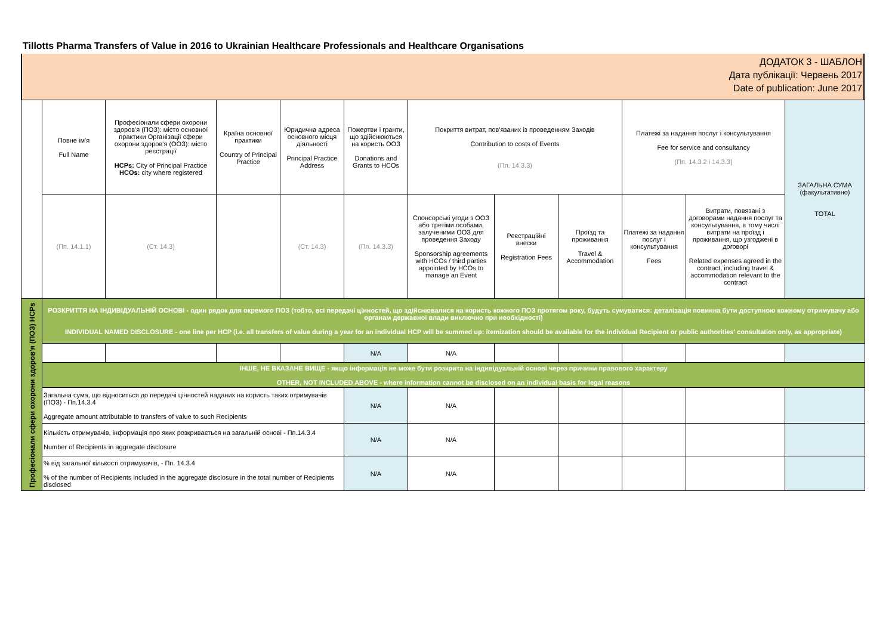Tillotts Pharma Transfers of Value in 2016 to Ukrainian Healthcare Professionals and Healthcare Organisations
ДОДАТОК 3 - ШАБЛОН
Дата публікації: Червень 2017
Date of publication: June 2017
| | Повне ім'я Full Name | Професіонали сфери охорони здоров'я (ПОЗ): місто основної практики Організації сфери охорони здоров'я (ООЗ): місто реєстрації HCPs: City of Principal Practice HCOs: city where registered | Країна основної практики Country of Principal Practice | Юридична адреса основного місця діяльності Principal Practice Address | Пожертви і гранти, що здійснюються на користь ООЗ Donations and Grants to HCOs | Покриття витрат, пов'язаних із проведенням Заходів Contribution to costs of Events (Пп. 14.3.3) | | | Платежі за надання послуг і консультування Fee for service and consultancy (Пп. 14.3.2 і 14.3.3) | | ЗАГАЛЬНА СУМА (факультативно) TOTAL |
| | (Пп. 14.1.1) | (Ст. 14.3) | | (Ст. 14.3) | (Пп. 14.3.3) | Спонсорські угоди з ООЗ або третіми особами, залученими ООЗ для проведення Заходу Sponsorship agreements with HCOs / third parties appointed by HCOs to manage an Event | Реєстраційні внески Registration Fees | Проїзд та проживання Travel & Accommodation | Платежі за надання послуг і консультування Fees | Витрати, повязані з договорами надання послуг та консультування, в тому числі витрати на проїзд і проживання, що узгоджені в договорі Related expenses agreed in the contract, including travel & accommodation relevant to the contract | |
| Професіонали сфери охорони здоров'я (ПОЗ) HCPs | РОЗКРИТТЯ НА ІНДИВІДУАЛЬНІЙ ОСНОВІ - один рядок для окремого ПОЗ (тобто, всі передачі цінностей, що здійснювалися на користь кожного ПОЗ протягом року, будуть сумуватися: деталізація повинна бути доступною кожному отримувачу або органам державної влади виключно при необхідності) INDIVIDUAL NAMED DISCLOSURE - one line per HCP (i.e. all transfers of value during a year for an individual HCP will be summed up: itemization should be available for the individual Recipient or public authorities' consultation only, as appropriate) | | | | | | | | | | |
| | | | | | N/A | N/A | | | | | |
| | ІНШЕ, НЕ ВКАЗАНЕ ВИЩЕ - якщо інформація не може бути розкрита на індивідуальній основі через причини правового характеру OTHER, NOT INCLUDED ABOVE - where information cannot be disclosed on an individual basis for legal reasons | | | | | | | | | | |
| | Загальна сума, що відноситься до передачі цінностей наданих на користь таких отримувачів (ПОЗ) - Пп.14.3.4 Aggregate amount attributable to transfers of value to such Recipients | | | | N/A | N/A | | | | | |
| | Кількість отримувачів, інформація про яких розкривається на загальній основі - Пп.14.3.4 Number of Recipients in aggregate disclosure | | | | N/A | N/A | | | | | |
| | % від загальної кількості отримувачів, - Пп. 14.3.4 % of the number of Recipients included in the aggregate disclosure in the total number of Recipients disclosed | | | | N/A | N/A | | | | | |